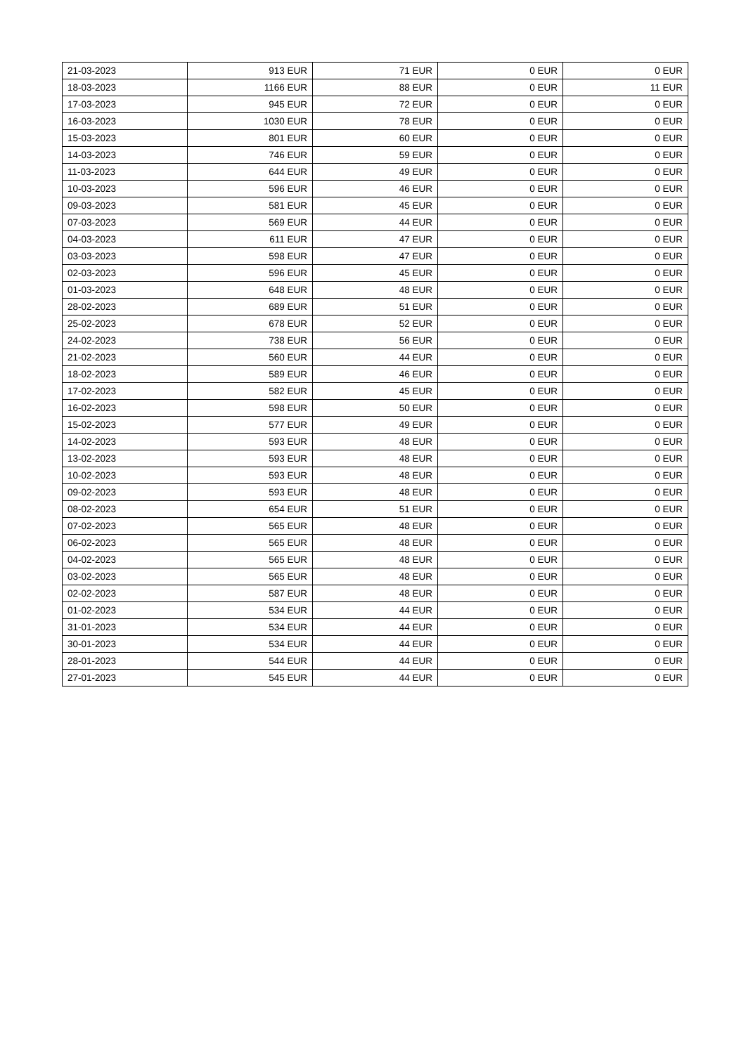| 21-03-2023 | 913 EUR | 71 EUR | 0 EUR | 0 EUR |
| 18-03-2023 | 1166 EUR | 88 EUR | 0 EUR | 11 EUR |
| 17-03-2023 | 945 EUR | 72 EUR | 0 EUR | 0 EUR |
| 16-03-2023 | 1030 EUR | 78 EUR | 0 EUR | 0 EUR |
| 15-03-2023 | 801 EUR | 60 EUR | 0 EUR | 0 EUR |
| 14-03-2023 | 746 EUR | 59 EUR | 0 EUR | 0 EUR |
| 11-03-2023 | 644 EUR | 49 EUR | 0 EUR | 0 EUR |
| 10-03-2023 | 596 EUR | 46 EUR | 0 EUR | 0 EUR |
| 09-03-2023 | 581 EUR | 45 EUR | 0 EUR | 0 EUR |
| 07-03-2023 | 569 EUR | 44 EUR | 0 EUR | 0 EUR |
| 04-03-2023 | 611 EUR | 47 EUR | 0 EUR | 0 EUR |
| 03-03-2023 | 598 EUR | 47 EUR | 0 EUR | 0 EUR |
| 02-03-2023 | 596 EUR | 45 EUR | 0 EUR | 0 EUR |
| 01-03-2023 | 648 EUR | 48 EUR | 0 EUR | 0 EUR |
| 28-02-2023 | 689 EUR | 51 EUR | 0 EUR | 0 EUR |
| 25-02-2023 | 678 EUR | 52 EUR | 0 EUR | 0 EUR |
| 24-02-2023 | 738 EUR | 56 EUR | 0 EUR | 0 EUR |
| 21-02-2023 | 560 EUR | 44 EUR | 0 EUR | 0 EUR |
| 18-02-2023 | 589 EUR | 46 EUR | 0 EUR | 0 EUR |
| 17-02-2023 | 582 EUR | 45 EUR | 0 EUR | 0 EUR |
| 16-02-2023 | 598 EUR | 50 EUR | 0 EUR | 0 EUR |
| 15-02-2023 | 577 EUR | 49 EUR | 0 EUR | 0 EUR |
| 14-02-2023 | 593 EUR | 48 EUR | 0 EUR | 0 EUR |
| 13-02-2023 | 593 EUR | 48 EUR | 0 EUR | 0 EUR |
| 10-02-2023 | 593 EUR | 48 EUR | 0 EUR | 0 EUR |
| 09-02-2023 | 593 EUR | 48 EUR | 0 EUR | 0 EUR |
| 08-02-2023 | 654 EUR | 51 EUR | 0 EUR | 0 EUR |
| 07-02-2023 | 565 EUR | 48 EUR | 0 EUR | 0 EUR |
| 06-02-2023 | 565 EUR | 48 EUR | 0 EUR | 0 EUR |
| 04-02-2023 | 565 EUR | 48 EUR | 0 EUR | 0 EUR |
| 03-02-2023 | 565 EUR | 48 EUR | 0 EUR | 0 EUR |
| 02-02-2023 | 587 EUR | 48 EUR | 0 EUR | 0 EUR |
| 01-02-2023 | 534 EUR | 44 EUR | 0 EUR | 0 EUR |
| 31-01-2023 | 534 EUR | 44 EUR | 0 EUR | 0 EUR |
| 30-01-2023 | 534 EUR | 44 EUR | 0 EUR | 0 EUR |
| 28-01-2023 | 544 EUR | 44 EUR | 0 EUR | 0 EUR |
| 27-01-2023 | 545 EUR | 44 EUR | 0 EUR | 0 EUR |